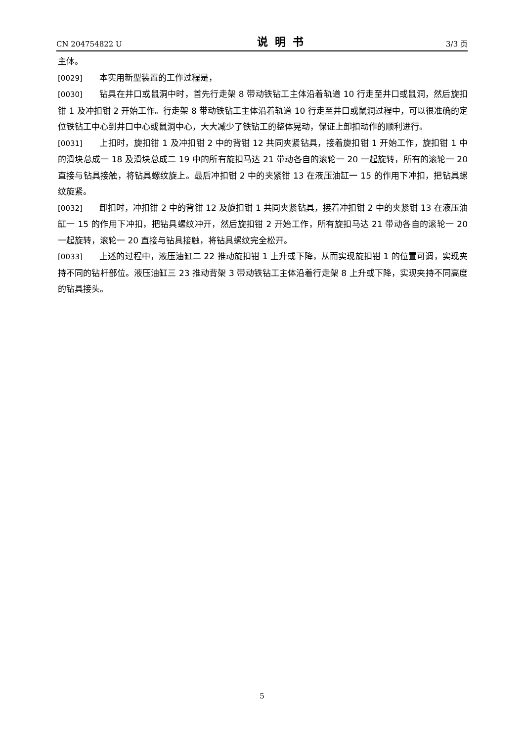CN 204754822 U 说明书 3/3 页
主体。
[0029] 本实用新型装置的工作过程是，
[0030] 钻具在井口或鼠洞中时，首先行走架 8 带动铁钻工主体沿着轨道 10 行走至井口或鼠洞，然后旋扣钳 1 及冲扣钳 2 开始工作。行走架 8 带动铁钻工主体沿着轨道 10 行走至井口或鼠洞过程中，可以很准确的定位铁钻工中心到井口中心或鼠洞中心，大大减少了铁钻工的整体晃动，保证上卸扣动作的顺利进行。
[0031] 上扣时，旋扣钳 1 及冲扣钳 2 中的背钳 12 共同夹紧钻具，接着旋扣钳 1 开始工作，旋扣钳 1 中的滑块总成一 18 及滑块总成二 19 中的所有旋扣马达 21 带动各自的滚轮一 20 一起旋转，所有的滚轮一 20 直接与钻具接触，将钻具螺纹旋上。最后冲扣钳 2 中的夹紧钳 13 在液压油缸一 15 的作用下冲扣，把钻具螺纹旋紧。
[0032] 卸扣时，冲扣钳 2 中的背钳 12 及旋扣钳 1 共同夹紧钻具，接着冲扣钳 2 中的夹紧钳 13 在液压油缸一 15 的作用下冲扣，把钻具螺纹冲开，然后旋扣钳 2 开始工作，所有旋扣马达 21 带动各自的滚轮一 20 一起旋转，滚轮一 20 直接与钻具接触，将钻具螺纹完全松开。
[0033] 上述的过程中，液压油缸二 22 推动旋扣钳 1 上升或下降，从而实现旋扣钳 1 的位置可调，实现夹持不同的钻杆部位。液压油缸三 23 推动背架 3 带动铁钻工主体沿着行走架 8 上升或下降，实现夹持不同高度的钻具接头。
5